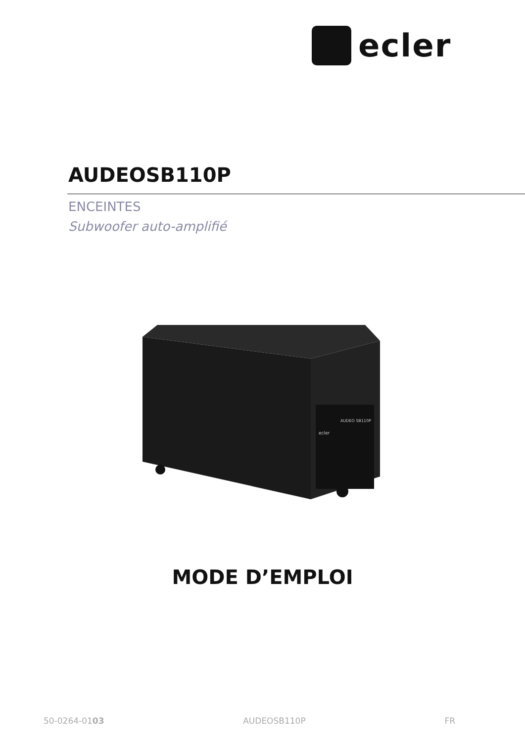ecler
AUDEOSB110P
ENCEINTES
Subwoofer auto-amplifié
AUDEO SB110P
ecler
MODE D’EMPLOI
50-0264-0103 AUDEOSB110P FR